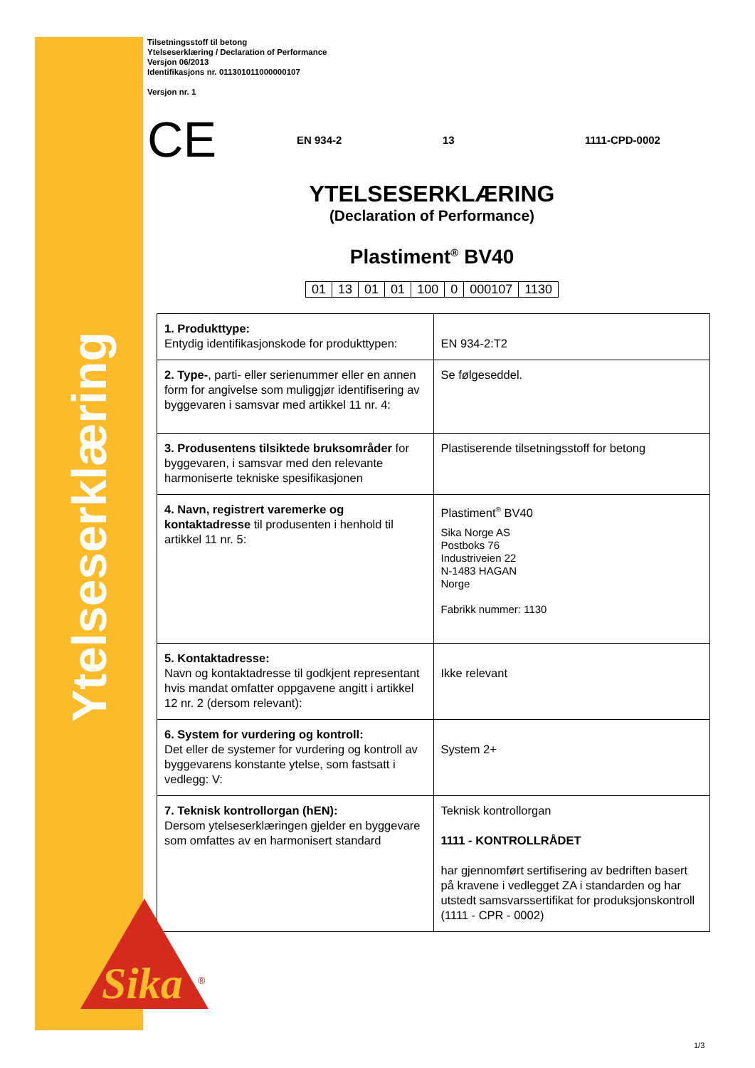Ytelseserklæring
Tilsetningsstoff til betong
Ytelseserklæring / Declaration of Performance
Versjon 06/2013
Identifikasjons nr. 011301011000000107
Versjon nr. 1
CE EN 934-2 13 1111-CPD-0002
YTELSESERKLÆRING
(Declaration of Performance)
Plastiment<sup>®</sup> BV40
| 01 | 13 | 01 | 01 | 100 | 0 | 000107 | 1130 |
| 1. Produkttype: Entydig identifikasjonskode for produkttypen: | EN 934-2:T2 |
| 2. Type- , parti- eller serienummer eller en annen form for angivelse som muliggjør identifisering av byggevaren i samsvar med artikkel 11 nr. 4: | Se følgeseddel. |
| 3. Produsentens tilsiktede bruksområder for byggevaren, i samsvar med den relevante harmoniserte tekniske spesifikasjonen | Plastiserende tilsetningsstoff for betong |
| 4. Navn, registrert varemerke og kontaktadresse til produsenten i henhold til artikkel 11 nr. 5: | Plastiment<sup>®</sup> BV40 Sika Norge AS Postboks 76 Industriveien 22 N-1483 HAGAN Norge Fabrikk nummer: 1130 |
| 5. Kontaktadresse: Navn og kontaktadresse til godkjent representant hvis mandat omfatter oppgavene angitt i artikkel 12 nr. 2 (dersom relevant): | Ikke relevant |
| 6. System for vurdering og kontroll: Det eller de systemer for vurdering og kontroll av byggevarens konstante ytelse, som fastsatt i vedlegg: V: | System 2+ |
| 7. Teknisk kontrollorgan (hEN): Dersom ytelseserklæringen gjelder en byggevare som omfattes av en harmonisert standard | Teknisk kontrollorgan 1111 - KONTROLLRÅDET har gjennomført sertifisering av bedriften basert på kravene i vedlegget ZA i standarden og har utstedt samsvarssertifikat for produksjonskontroll (1111 - CPR - 0002) |
Sika
®
1/3